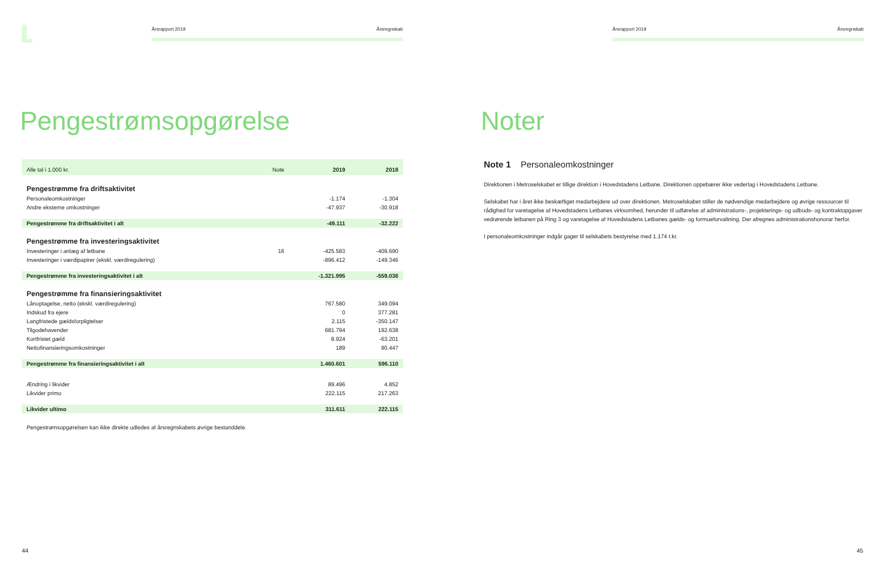Årsrapport 2019 Årsregnskab
Pengestrømsopgørelse
| Alle tal i 1.000 kr. | Note | 2019 | 2018 |
| --- | --- | --- | --- |
| Pengestrømme fra driftsaktivitet | | | |
| Personaleomkostninger | | -1.174 | -1.304 |
| Andre eksterne omkostninger | | -47.937 | -30.918 |
| Pengestrømme fra driftsaktivitet i alt | | -49.111 | -32.222 |
| Pengestrømme fra investeringsaktivitet | | | |
| Investeringer i anlæg af letbane | 16 | -425.583 | -409.690 |
| Investeringer i værdipapirer (ekskl. værdiregulering) | | -896.412 | -149.346 |
| Pengestrømme fra investeringsaktivitet i alt | | -1.321.995 | -559.036 |
| Pengestrømme fra finansieringsaktivitet | | | |
| Lånoptagelse, netto (ekskl. værdiregulering) | | 767.580 | 349.094 |
| Indskud fra ejere | | 0 | 377.281 |
| Langfristede gældsforpligtelser | | 2.115 | -350.147 |
| Tilgodehavender | | 681.794 | 192.638 |
| Kortfristet gæld | | 8.924 | -63.201 |
| Nettofinansieringsomkostninger | | 189 | 90.447 |
| Pengestrømme fra finansieringsaktivitet i alt | | 1.460.601 | 596.110 |
| Ændring i likvider | | 89.496 | 4.852 |
| Likvider primo | | 222.115 | 217.263 |
| Likvider ultimo | | 311.611 | 222.115 |
Pengestrømsopgørelsen kan ikke direkte udledes af årsregnskabets øvrige bestanddele.
44
Årsrapport 2019 Årsregnskab
Noter
Note 1 Personaleomkostninger
Direktionen i Metroselskabet er tillige direktion i Hovedstadens Letbane. Direktionen oppebærer ikke vederlag i Hovedstadens Letbane.
Selskabet har i året ikke beskæftiget medarbejdere ud over direktionen. Metroselskabet stiller de nødvendige medarbejdere og øvrige ressourcer til rådighed for varetagelse af Hovedstadens Letbanes virksomhed, herunder til udførelse af administrations-, projekterings- og udbuds- og kontraktopgaver vedrørende letbanen på Ring 3 og varetagelse af Hovedstadens Letbanes gælds- og formueforvaltning. Der afregnes administrationshonorar herfor.
I personaleomkostninger indgår gager til selskabets bestyrelse med 1.174 t.kr.
45